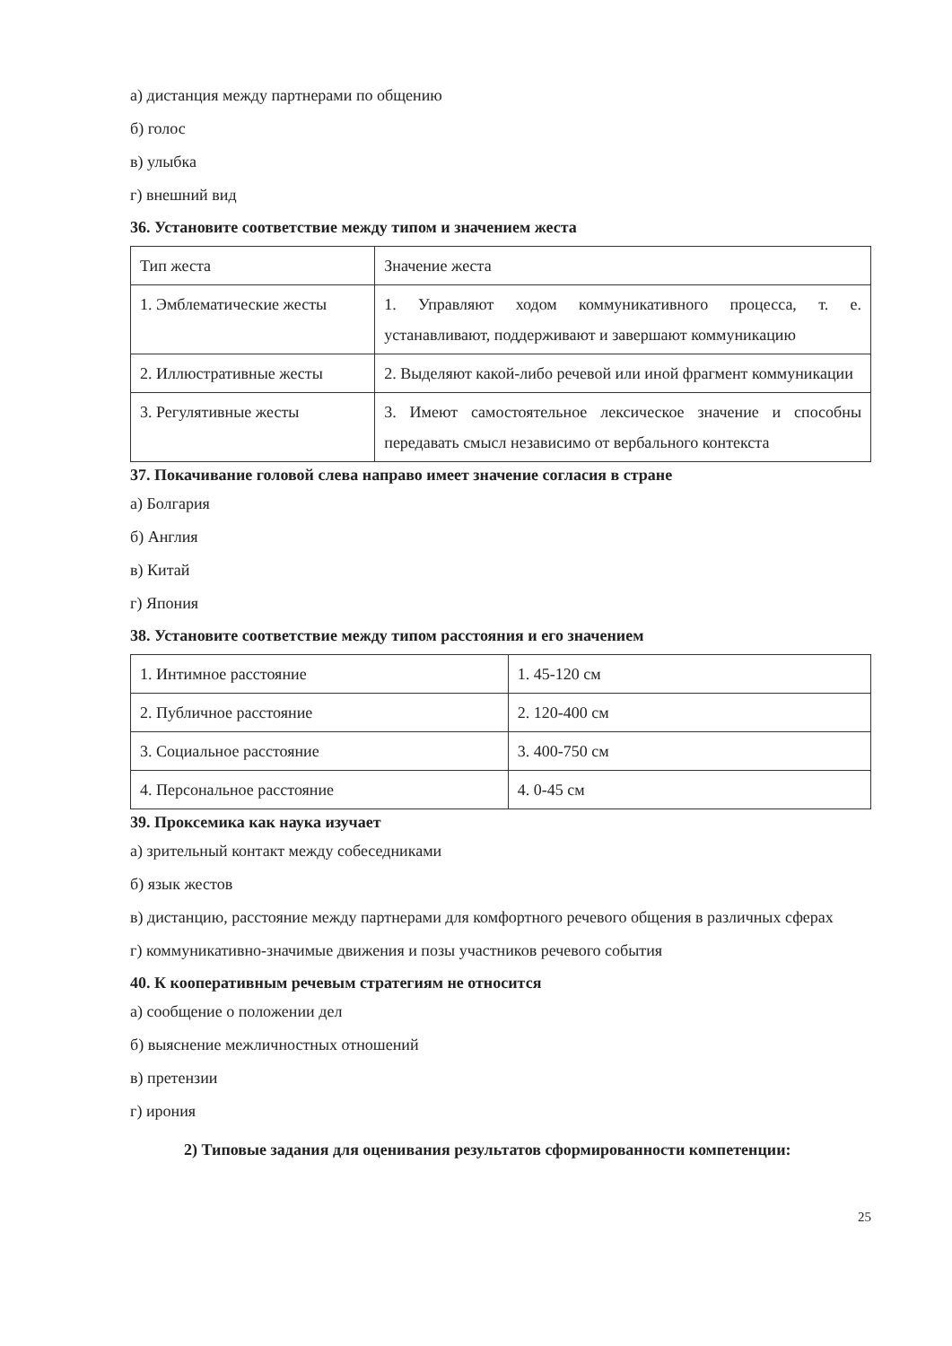а) дистанция между партнерами по общению
б) голос
в) улыбка
г) внешний вид
36. Установите соответствие между типом и значением жеста
| Тип жеста | Значение жеста |
| 1. Эмблематические жесты | 1. Управляют ходом коммуникативного процесса, т. е. устанавливают, поддерживают и завершают коммуникацию |
| 2. Иллюстративные жесты | 2. Выделяют какой-либо речевой или иной фрагмент коммуникации |
| 3. Регулятивные жесты | 3. Имеют самостоятельное лексическое значение и способны передавать смысл независимо от вербального контекста |
37. Покачивание головой слева направо имеет значение согласия в стране
а) Болгария
б) Англия
в) Китай
г) Япония
38. Установите соответствие между типом расстояния и его значением
| 1. Интимное расстояние | 1. 45-120 см |
| 2. Публичное расстояние | 2. 120-400 см |
| 3. Социальное расстояние | 3. 400-750 см |
| 4. Персональное расстояние | 4. 0-45 см |
39. Проксемика как наука изучает
а) зрительный контакт между собеседниками
б) язык жестов
в) дистанцию, расстояние между партнерами для комфортного речевого общения в различных сферах
г) коммуникативно-значимые движения и позы участников речевого события
40. К кооперативным речевым стратегиям не относится
а) сообщение о положении дел
б) выяснение межличностных отношений
в) претензии
г) ирония
2) Типовые задания для оценивания результатов сформированности компетенции:
25